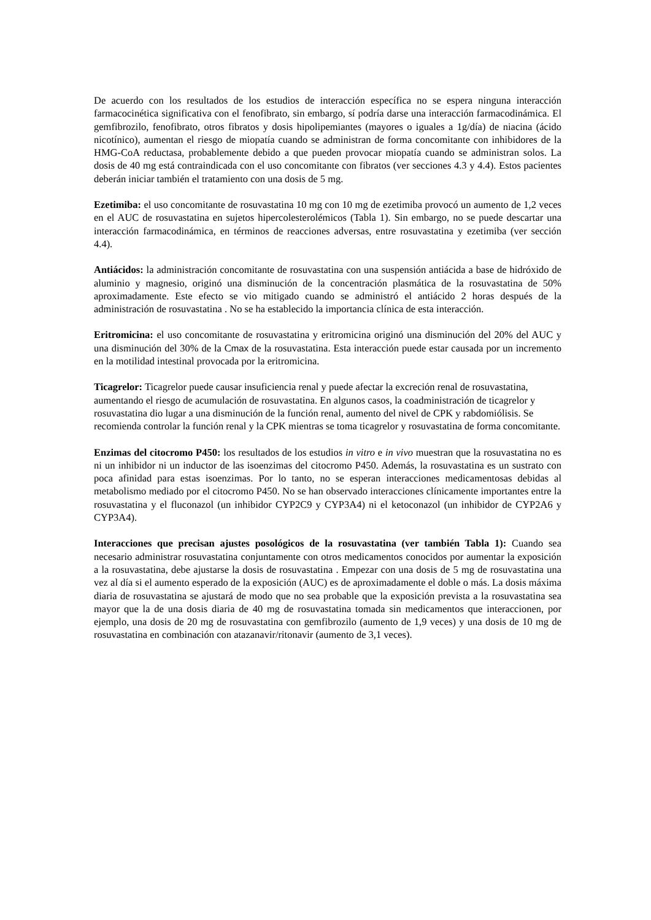De acuerdo con los resultados de los estudios de interacción específica no se espera ninguna interacción farmacocinética significativa con el fenofibrato, sin embargo, sí podría darse una interacción farmacodinámica. El gemfibrozilo, fenofibrato, otros fibratos y dosis hipolipemiantes (mayores o iguales a 1g/día) de niacina (ácido nicotínico), aumentan el riesgo de miopatía cuando se administran de forma concomitante con inhibidores de la HMG-CoA reductasa, probablemente debido a que pueden provocar miopatía cuando se administran solos. La dosis de 40 mg está contraindicada con el uso concomitante con fibratos (ver secciones 4.3 y 4.4). Estos pacientes deberán iniciar también el tratamiento con una dosis de 5 mg.
Ezetimiba: el uso concomitante de rosuvastatina 10 mg con 10 mg de ezetimiba provocó un aumento de 1,2 veces en el AUC de rosuvastatina en sujetos hipercolesterolémicos (Tabla 1). Sin embargo, no se puede descartar una interacción farmacodinámica, en términos de reacciones adversas, entre rosuvastatina y ezetimiba (ver sección 4.4).
Antiácidos: la administración concomitante de rosuvastatina con una suspensión antiácida a base de hidróxido de aluminio y magnesio, originó una disminución de la concentración plasmática de la rosuvastatina de 50% aproximadamente. Este efecto se vio mitigado cuando se administró el antiácido 2 horas después de la administración de rosuvastatina . No se ha establecido la importancia clínica de esta interacción.
Eritromicina: el uso concomitante de rosuvastatina y eritromicina originó una disminución del 20% del AUC y una disminución del 30% de la Cmax de la rosuvastatina. Esta interacción puede estar causada por un incremento en la motilidad intestinal provocada por la eritromicina.
Ticagrelor: Ticagrelor puede causar insuficiencia renal y puede afectar la excreción renal de rosuvastatina, aumentando el riesgo de acumulación de rosuvastatina. En algunos casos, la coadministración de ticagrelor y rosuvastatina dio lugar a una disminución de la función renal, aumento del nivel de CPK y rabdomiólisis. Se recomienda controlar la función renal y la CPK mientras se toma ticagrelor y rosuvastatina de forma concomitante.
Enzimas del citocromo P450: los resultados de los estudios in vitro e in vivo muestran que la rosuvastatina no es ni un inhibidor ni un inductor de las isoenzimas del citocromo P450. Además, la rosuvastatina es un sustrato con poca afinidad para estas isoenzimas. Por lo tanto, no se esperan interacciones medicamentosas debidas al metabolismo mediado por el citocromo P450. No se han observado interacciones clínicamente importantes entre la rosuvastatina y el fluconazol (un inhibidor CYP2C9 y CYP3A4) ni el ketoconazol (un inhibidor de CYP2A6 y CYP3A4).
Interacciones que precisan ajustes posológicos de la rosuvastatina (ver también Tabla 1): Cuando sea necesario administrar rosuvastatina conjuntamente con otros medicamentos conocidos por aumentar la exposición a la rosuvastatina, debe ajustarse la dosis de rosuvastatina . Empezar con una dosis de 5 mg de rosuvastatina una vez al día si el aumento esperado de la exposición (AUC) es de aproximadamente el doble o más. La dosis máxima diaria de rosuvastatina se ajustará de modo que no sea probable que la exposición prevista a la rosuvastatina sea mayor que la de una dosis diaria de 40 mg de rosuvastatina tomada sin medicamentos que interaccionen, por ejemplo, una dosis de 20 mg de rosuvastatina con gemfibrozilo (aumento de 1,9 veces) y una dosis de 10 mg de rosuvastatina en combinación con atazanavir/ritonavir (aumento de 3,1 veces).